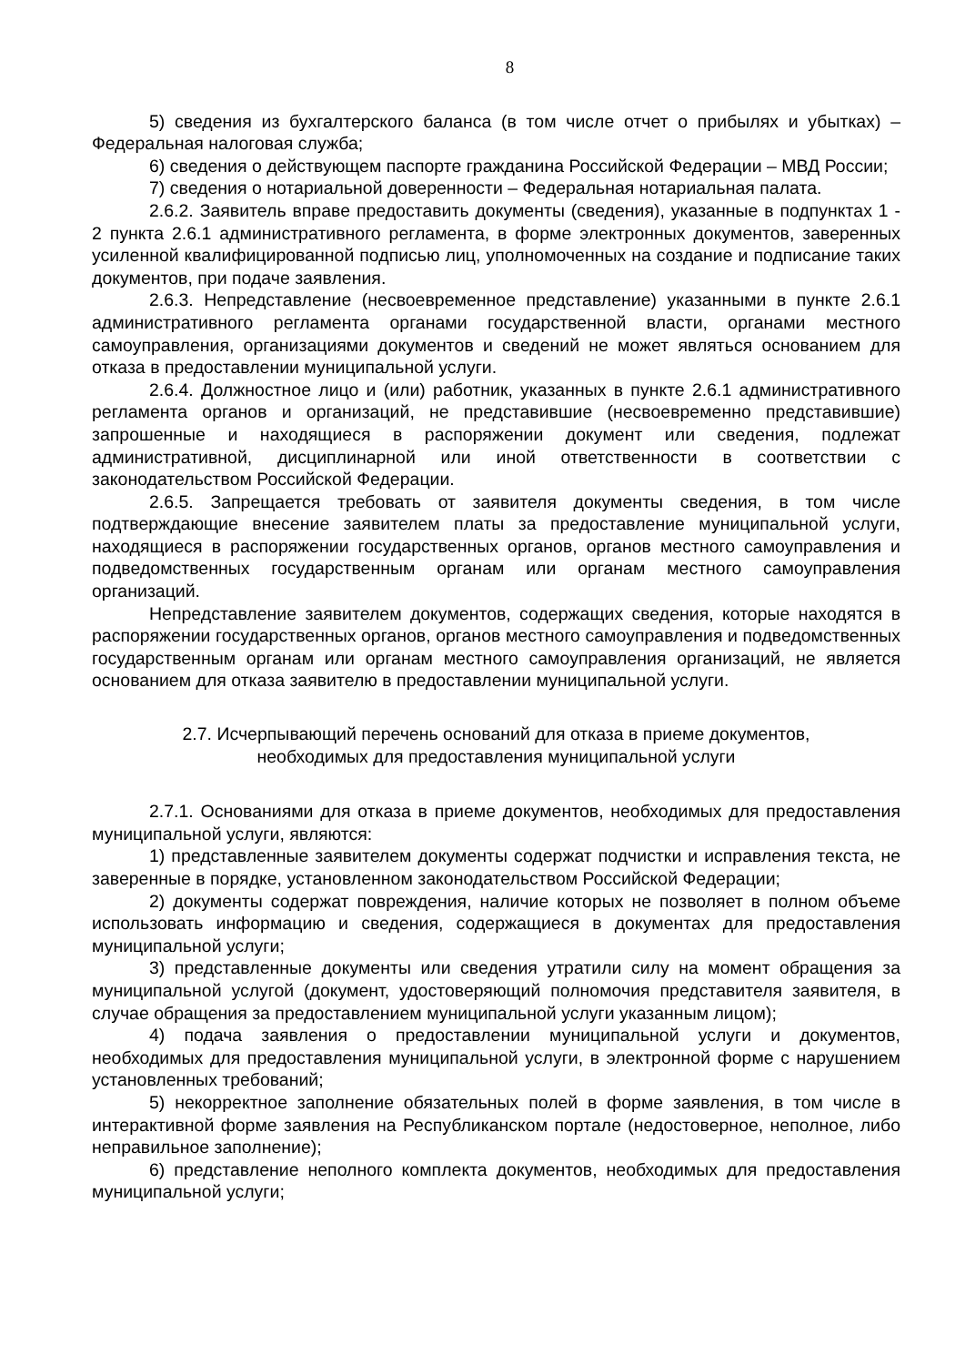8
5) сведения из бухгалтерского баланса (в том числе отчет о прибылях и убытках) – Федеральная налоговая служба;
6) сведения о действующем паспорте гражданина Российской Федерации – МВД России;
7) сведения о нотариальной доверенности – Федеральная нотариальная палата.
2.6.2. Заявитель вправе предоставить документы (сведения), указанные в подпунктах 1 - 2 пункта 2.6.1 административного регламента, в форме электронных документов, заверенных усиленной квалифицированной подписью лиц, уполномоченных на создание и подписание таких документов, при подаче заявления.
2.6.3. Непредставление (несвоевременное представление) указанными в пункте 2.6.1 административного регламента органами государственной власти, органами местного самоуправления, организациями документов и сведений не может являться основанием для отказа в предоставлении муниципальной услуги.
2.6.4. Должностное лицо и (или) работник, указанных в пункте 2.6.1 административного регламента органов и организаций, не представившие (несвоевременно представившие) запрошенные и находящиеся в распоряжении документ или сведения, подлежат административной, дисциплинарной или иной ответственности в соответствии с законодательством Российской Федерации.
2.6.5. Запрещается требовать от заявителя документы сведения, в том числе подтверждающие внесение заявителем платы за предоставление муниципальной услуги, находящиеся в распоряжении государственных органов, органов местного самоуправления и подведомственных государственным органам или органам местного самоуправления организаций.
Непредставление заявителем документов, содержащих сведения, которые находятся в распоряжении государственных органов, органов местного самоуправления и подведомственных государственным органам или органам местного самоуправления организаций, не является основанием для отказа заявителю в предоставлении муниципальной услуги.
2.7. Исчерпывающий перечень оснований для отказа в приеме документов,
необходимых для предоставления муниципальной услуги
2.7.1. Основаниями для отказа в приеме документов, необходимых для предоставления муниципальной услуги, являются:
1) представленные заявителем документы содержат подчистки и исправления текста, не заверенные в порядке, установленном законодательством Российской Федерации;
2) документы содержат повреждения, наличие которых не позволяет в полном объеме использовать информацию и сведения, содержащиеся в документах для предоставления муниципальной услуги;
3) представленные документы или сведения утратили силу на момент обращения за муниципальной услугой (документ, удостоверяющий полномочия представителя заявителя, в случае обращения за предоставлением муниципальной услуги указанным лицом);
4) подача заявления о предоставлении муниципальной услуги и документов, необходимых для предоставления муниципальной услуги, в электронной форме с нарушением установленных требований;
5) некорректное заполнение обязательных полей в форме заявления, в том числе в интерактивной форме заявления на Республиканском портале (недостоверное, неполное, либо неправильное заполнение);
6) представление неполного комплекта документов, необходимых для предоставления муниципальной услуги;